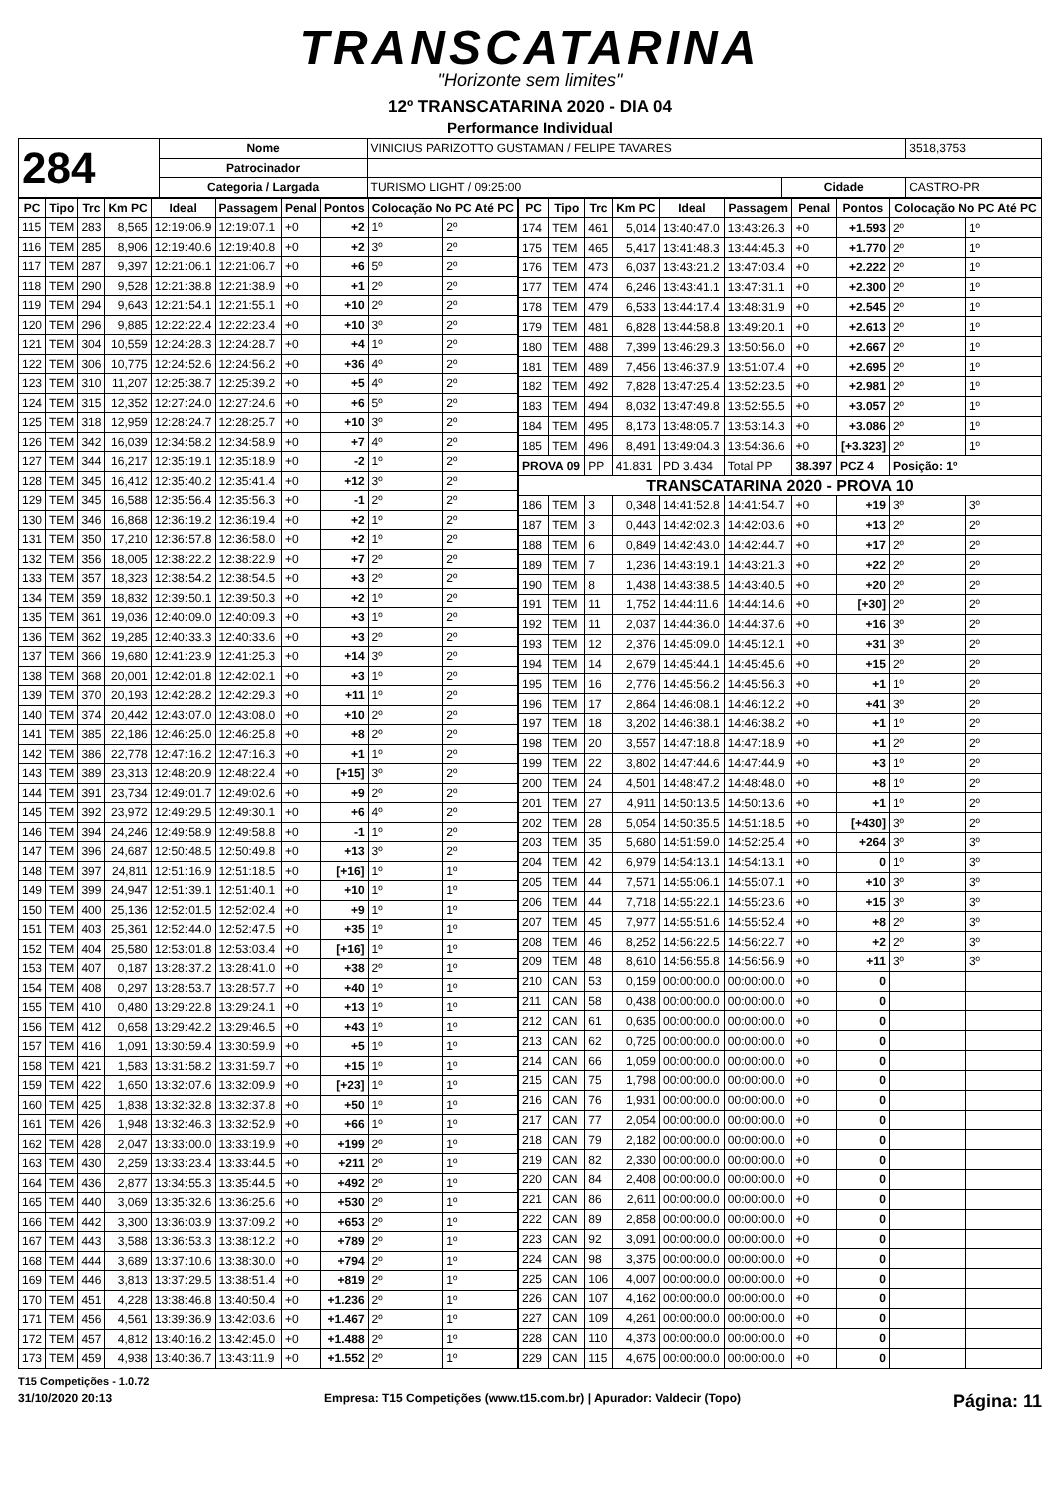TRANSCATARINA
"Horizonte sem limites"
12º TRANSCATARINA 2020 - DIA 04
Performance Individual
| 284 | Nome | VINICIUS PARIZOTTO GUSTAMAN / FELIPE TAVARES | | | 3518,3753 |
| | Patrocinador | | | | |
| | Categoria / Largada | TURISMO LIGHT / 09:25:00 | Cidade | CASTRO-PR | |
| PC | Tipo | Trc | Km PC | Ideal | Passagem | Penal | Pontos | Colocação No PC Até PC | |
| --- | --- | --- | --- | --- | --- | --- | --- | --- | --- |
| 115 | TEM | 283 | 8,565 | 12:19:06.9 | 12:19:07.1 | +0 | +2 | 1º | 2º |
| 116 | TEM | 285 | 8,906 | 12:19:40.6 | 12:19:40.8 | +0 | +2 | 3º | 2º |
| 117 | TEM | 287 | 9,397 | 12:21:06.1 | 12:21:06.7 | +0 | +6 | 5º | 2º |
| 118 | TEM | 290 | 9,528 | 12:21:38.8 | 12:21:38.9 | +0 | +1 | 2º | 2º |
| 119 | TEM | 294 | 9,643 | 12:21:54.1 | 12:21:55.1 | +0 | +10 | 2º | 2º |
| 120 | TEM | 296 | 9,885 | 12:22:22.4 | 12:22:23.4 | +0 | +10 | 3º | 2º |
| 121 | TEM | 304 | 10,559 | 12:24:28.3 | 12:24:28.7 | +0 | +4 | 1º | 2º |
| 122 | TEM | 306 | 10,775 | 12:24:52.6 | 12:24:56.2 | +0 | +36 | 4º | 2º |
| 123 | TEM | 310 | 11,207 | 12:25:38.7 | 12:25:39.2 | +0 | +5 | 4º | 2º |
| 124 | TEM | 315 | 12,352 | 12:27:24.0 | 12:27:24.6 | +0 | +6 | 5º | 2º |
| 125 | TEM | 318 | 12,959 | 12:28:24.7 | 12:28:25.7 | +0 | +10 | 3º | 2º |
| 126 | TEM | 342 | 16,039 | 12:34:58.2 | 12:34:58.9 | +0 | +7 | 4º | 2º |
| 127 | TEM | 344 | 16,217 | 12:35:19.1 | 12:35:18.9 | +0 | -2 | 1º | 2º |
| 128 | TEM | 345 | 16,412 | 12:35:40.2 | 12:35:41.4 | +0 | +12 | 3º | 2º |
| 129 | TEM | 345 | 16,588 | 12:35:56.4 | 12:35:56.3 | +0 | -1 | 2º | 2º |
| 130 | TEM | 346 | 16,868 | 12:36:19.2 | 12:36:19.4 | +0 | +2 | 1º | 2º |
| 131 | TEM | 350 | 17,210 | 12:36:57.8 | 12:36:58.0 | +0 | +2 | 1º | 2º |
| 132 | TEM | 356 | 18,005 | 12:38:22.2 | 12:38:22.9 | +0 | +7 | 2º | 2º |
| 133 | TEM | 357 | 18,323 | 12:38:54.2 | 12:38:54.5 | +0 | +3 | 2º | 2º |
| 134 | TEM | 359 | 18,832 | 12:39:50.1 | 12:39:50.3 | +0 | +2 | 1º | 2º |
| 135 | TEM | 361 | 19,036 | 12:40:09.0 | 12:40:09.3 | +0 | +3 | 1º | 2º |
| 136 | TEM | 362 | 19,285 | 12:40:33.3 | 12:40:33.6 | +0 | +3 | 2º | 2º |
| 137 | TEM | 366 | 19,680 | 12:41:23.9 | 12:41:25.3 | +0 | +14 | 3º | 2º |
| 138 | TEM | 368 | 20,001 | 12:42:01.8 | 12:42:02.1 | +0 | +3 | 1º | 2º |
| 139 | TEM | 370 | 20,193 | 12:42:28.2 | 12:42:29.3 | +0 | +11 | 1º | 2º |
| 140 | TEM | 374 | 20,442 | 12:43:07.0 | 12:43:08.0 | +0 | +10 | 2º | 2º |
| 141 | TEM | 385 | 22,186 | 12:46:25.0 | 12:46:25.8 | +0 | +8 | 2º | 2º |
| 142 | TEM | 386 | 22,778 | 12:47:16.2 | 12:47:16.3 | +0 | +1 | 1º | 2º |
| 143 | TEM | 389 | 23,313 | 12:48:20.9 | 12:48:22.4 | +0 | [+15] | 3º | 2º |
| 144 | TEM | 391 | 23,734 | 12:49:01.7 | 12:49:02.6 | +0 | +9 | 2º | 2º |
| 145 | TEM | 392 | 23,972 | 12:49:29.5 | 12:49:30.1 | +0 | +6 | 4º | 2º |
| 146 | TEM | 394 | 24,246 | 12:49:58.9 | 12:49:58.8 | +0 | -1 | 1º | 2º |
| 147 | TEM | 396 | 24,687 | 12:50:48.5 | 12:50:49.8 | +0 | +13 | 3º | 2º |
| 148 | TEM | 397 | 24,811 | 12:51:16.9 | 12:51:18.5 | +0 | [+16] | 1º | 1º |
| 149 | TEM | 399 | 24,947 | 12:51:39.1 | 12:51:40.1 | +0 | +10 | 1º | 1º |
| 150 | TEM | 400 | 25,136 | 12:52:01.5 | 12:52:02.4 | +0 | +9 | 1º | 1º |
| 151 | TEM | 403 | 25,361 | 12:52:44.0 | 12:52:47.5 | +0 | +35 | 1º | 1º |
| 152 | TEM | 404 | 25,580 | 12:53:01.8 | 12:53:03.4 | +0 | [+16] | 1º | 1º |
| 153 | TEM | 407 | 0,187 | 13:28:37.2 | 13:28:41.0 | +0 | +38 | 2º | 1º |
| 154 | TEM | 408 | 0,297 | 13:28:53.7 | 13:28:57.7 | +0 | +40 | 1º | 1º |
| 155 | TEM | 410 | 0,480 | 13:29:22.8 | 13:29:24.1 | +0 | +13 | 1º | 1º |
| 156 | TEM | 412 | 0,658 | 13:29:42.2 | 13:29:46.5 | +0 | +43 | 1º | 1º |
| 157 | TEM | 416 | 1,091 | 13:30:59.4 | 13:30:59.9 | +0 | +5 | 1º | 1º |
| 158 | TEM | 421 | 1,583 | 13:31:58.2 | 13:31:59.7 | +0 | +15 | 1º | 1º |
| 159 | TEM | 422 | 1,650 | 13:32:07.6 | 13:32:09.9 | +0 | [+23] | 1º | 1º |
| 160 | TEM | 425 | 1,838 | 13:32:32.8 | 13:32:37.8 | +0 | +50 | 1º | 1º |
| 161 | TEM | 426 | 1,948 | 13:32:46.3 | 13:32:52.9 | +0 | +66 | 1º | 1º |
| 162 | TEM | 428 | 2,047 | 13:33:00.0 | 13:33:19.9 | +0 | +199 | 2º | 1º |
| 163 | TEM | 430 | 2,259 | 13:33:23.4 | 13:33:44.5 | +0 | +211 | 2º | 1º |
| 164 | TEM | 436 | 2,877 | 13:34:55.3 | 13:35:44.5 | +0 | +492 | 2º | 1º |
| 165 | TEM | 440 | 3,069 | 13:35:32.6 | 13:36:25.6 | +0 | +530 | 2º | 1º |
| 166 | TEM | 442 | 3,300 | 13:36:03.9 | 13:37:09.2 | +0 | +653 | 2º | 1º |
| 167 | TEM | 443 | 3,588 | 13:36:53.3 | 13:38:12.2 | +0 | +789 | 2º | 1º |
| 168 | TEM | 444 | 3,689 | 13:37:10.6 | 13:38:30.0 | +0 | +794 | 2º | 1º |
| 169 | TEM | 446 | 3,813 | 13:37:29.5 | 13:38:51.4 | +0 | +819 | 2º | 1º |
| 170 | TEM | 451 | 4,228 | 13:38:46.8 | 13:40:50.4 | +0 | +1.236 | 2º | 1º |
| 171 | TEM | 456 | 4,561 | 13:39:36.9 | 13:42:03.6 | +0 | +1.467 | 2º | 1º |
| 172 | TEM | 457 | 4,812 | 13:40:16.2 | 13:42:45.0 | +0 | +1.488 | 2º | 1º |
| 173 | TEM | 459 | 4,938 | 13:40:36.7 | 13:43:11.9 | +0 | +1.552 | 2º | 1º |
| PC | Tipo | Trc | Km PC | Ideal | Passagem | Penal | Pontos | Colocação No PC Até PC | |
| --- | --- | --- | --- | --- | --- | --- | --- | --- | --- |
| 174 | TEM | 461 | 5,014 | 13:40:47.0 | 13:43:26.3 | +0 | +1.593 | 2º | 1º |
| 175 | TEM | 465 | 5,417 | 13:41:48.3 | 13:44:45.3 | +0 | +1.770 | 2º | 1º |
| 176 | TEM | 473 | 6,037 | 13:43:21.2 | 13:47:03.4 | +0 | +2.222 | 2º | 1º |
| 177 | TEM | 474 | 6,246 | 13:43:41.1 | 13:47:31.1 | +0 | +2.300 | 2º | 1º |
| 178 | TEM | 479 | 6,533 | 13:44:17.4 | 13:48:31.9 | +0 | +2.545 | 2º | 1º |
| 179 | TEM | 481 | 6,828 | 13:44:58.8 | 13:49:20.1 | +0 | +2.613 | 2º | 1º |
| 180 | TEM | 488 | 7,399 | 13:46:29.3 | 13:50:56.0 | +0 | +2.667 | 2º | 1º |
| 181 | TEM | 489 | 7,456 | 13:46:37.9 | 13:51:07.4 | +0 | +2.695 | 2º | 1º |
| 182 | TEM | 492 | 7,828 | 13:47:25.4 | 13:52:23.5 | +0 | +2.981 | 2º | 1º |
| 183 | TEM | 494 | 8,032 | 13:47:49.8 | 13:52:55.5 | +0 | +3.057 | 2º | 1º |
| 184 | TEM | 495 | 8,173 | 13:48:05.7 | 13:53:14.3 | +0 | +3.086 | 2º | 1º |
| 185 | TEM | 496 | 8,491 | 13:49:04.3 | 13:54:36.6 | +0 | [+3.323] | 2º | 1º |
| PROVA 09 | | PP | 41.831 | PD 3.434 | Total PP | 38.397 | PCZ 4 | Posição: 1º | |
| TRANSCATARINA 2020 - PROVA 10 | | | | | | | | | |
| 186 | TEM | 3 | 0,348 | 14:41:52.8 | 14:41:54.7 | +0 | +19 | 3º | 3º |
| 187 | TEM | 3 | 0,443 | 14:42:02.3 | 14:42:03.6 | +0 | +13 | 2º | 2º |
| 188 | TEM | 6 | 0,849 | 14:42:43.0 | 14:42:44.7 | +0 | +17 | 2º | 2º |
| 189 | TEM | 7 | 1,236 | 14:43:19.1 | 14:43:21.3 | +0 | +22 | 2º | 2º |
| 190 | TEM | 8 | 1,438 | 14:43:38.5 | 14:43:40.5 | +0 | +20 | 2º | 2º |
| 191 | TEM | 11 | 1,752 | 14:44:11.6 | 14:44:14.6 | +0 | [+30] | 2º | 2º |
| 192 | TEM | 11 | 2,037 | 14:44:36.0 | 14:44:37.6 | +0 | +16 | 3º | 2º |
| 193 | TEM | 12 | 2,376 | 14:45:09.0 | 14:45:12.1 | +0 | +31 | 3º | 2º |
| 194 | TEM | 14 | 2,679 | 14:45:44.1 | 14:45:45.6 | +0 | +15 | 2º | 2º |
| 195 | TEM | 16 | 2,776 | 14:45:56.2 | 14:45:56.3 | +0 | +1 | 1º | 2º |
| 196 | TEM | 17 | 2,864 | 14:46:08.1 | 14:46:12.2 | +0 | +41 | 3º | 2º |
| 197 | TEM | 18 | 3,202 | 14:46:38.1 | 14:46:38.2 | +0 | +1 | 1º | 2º |
| 198 | TEM | 20 | 3,557 | 14:47:18.8 | 14:47:18.9 | +0 | +1 | 2º | 2º |
| 199 | TEM | 22 | 3,802 | 14:47:44.6 | 14:47:44.9 | +0 | +3 | 1º | 2º |
| 200 | TEM | 24 | 4,501 | 14:48:47.2 | 14:48:48.0 | +0 | +8 | 1º | 2º |
| 201 | TEM | 27 | 4,911 | 14:50:13.5 | 14:50:13.6 | +0 | +1 | 1º | 2º |
| 202 | TEM | 28 | 5,054 | 14:50:35.5 | 14:51:18.5 | +0 | [+430] | 3º | 2º |
| 203 | TEM | 35 | 5,680 | 14:51:59.0 | 14:52:25.4 | +0 | +264 | 3º | 3º |
| 204 | TEM | 42 | 6,979 | 14:54:13.1 | 14:54:13.1 | +0 | 0 | 1º | 3º |
| 205 | TEM | 44 | 7,571 | 14:55:06.1 | 14:55:07.1 | +0 | +10 | 3º | 3º |
| 206 | TEM | 44 | 7,718 | 14:55:22.1 | 14:55:23.6 | +0 | +15 | 3º | 3º |
| 207 | TEM | 45 | 7,977 | 14:55:51.6 | 14:55:52.4 | +0 | +8 | 2º | 3º |
| 208 | TEM | 46 | 8,252 | 14:56:22.5 | 14:56:22.7 | +0 | +2 | 2º | 3º |
| 209 | TEM | 48 | 8,610 | 14:56:55.8 | 14:56:56.9 | +0 | +11 | 3º | 3º |
| 210 | CAN | 53 | 0,159 | 00:00:00.0 | 00:00:00.0 | +0 | 0 | | |
| 211 | CAN | 58 | 0,438 | 00:00:00.0 | 00:00:00.0 | +0 | 0 | | |
| 212 | CAN | 61 | 0,635 | 00:00:00.0 | 00:00:00.0 | +0 | 0 | | |
| 213 | CAN | 62 | 0,725 | 00:00:00.0 | 00:00:00.0 | +0 | 0 | | |
| 214 | CAN | 66 | 1,059 | 00:00:00.0 | 00:00:00.0 | +0 | 0 | | |
| 215 | CAN | 75 | 1,798 | 00:00:00.0 | 00:00:00.0 | +0 | 0 | | |
| 216 | CAN | 76 | 1,931 | 00:00:00.0 | 00:00:00.0 | +0 | 0 | | |
| 217 | CAN | 77 | 2,054 | 00:00:00.0 | 00:00:00.0 | +0 | 0 | | |
| 218 | CAN | 79 | 2,182 | 00:00:00.0 | 00:00:00.0 | +0 | 0 | | |
| 219 | CAN | 82 | 2,330 | 00:00:00.0 | 00:00:00.0 | +0 | 0 | | |
| 220 | CAN | 84 | 2,408 | 00:00:00.0 | 00:00:00.0 | +0 | 0 | | |
| 221 | CAN | 86 | 2,611 | 00:00:00.0 | 00:00:00.0 | +0 | 0 | | |
| 222 | CAN | 89 | 2,858 | 00:00:00.0 | 00:00:00.0 | +0 | 0 | | |
| 223 | CAN | 92 | 3,091 | 00:00:00.0 | 00:00:00.0 | +0 | 0 | | |
| 224 | CAN | 98 | 3,375 | 00:00:00.0 | 00:00:00.0 | +0 | 0 | | |
| 225 | CAN | 106 | 4,007 | 00:00:00.0 | 00:00:00.0 | +0 | 0 | | |
| 226 | CAN | 107 | 4,162 | 00:00:00.0 | 00:00:00.0 | +0 | 0 | | |
| 227 | CAN | 109 | 4,261 | 00:00:00.0 | 00:00:00.0 | +0 | 0 | | |
| 228 | CAN | 110 | 4,373 | 00:00:00.0 | 00:00:00.0 | +0 | 0 | | |
| 229 | CAN | 115 | 4,675 | 00:00:00.0 | 00:00:00.0 | +0 | 0 | | |
T15 Competições - 1.0.72
31/10/2020 20:13 Empresa: T15 Competições (www.t15.com.br) | Apurador: Valdecir (Topo) Página: 11